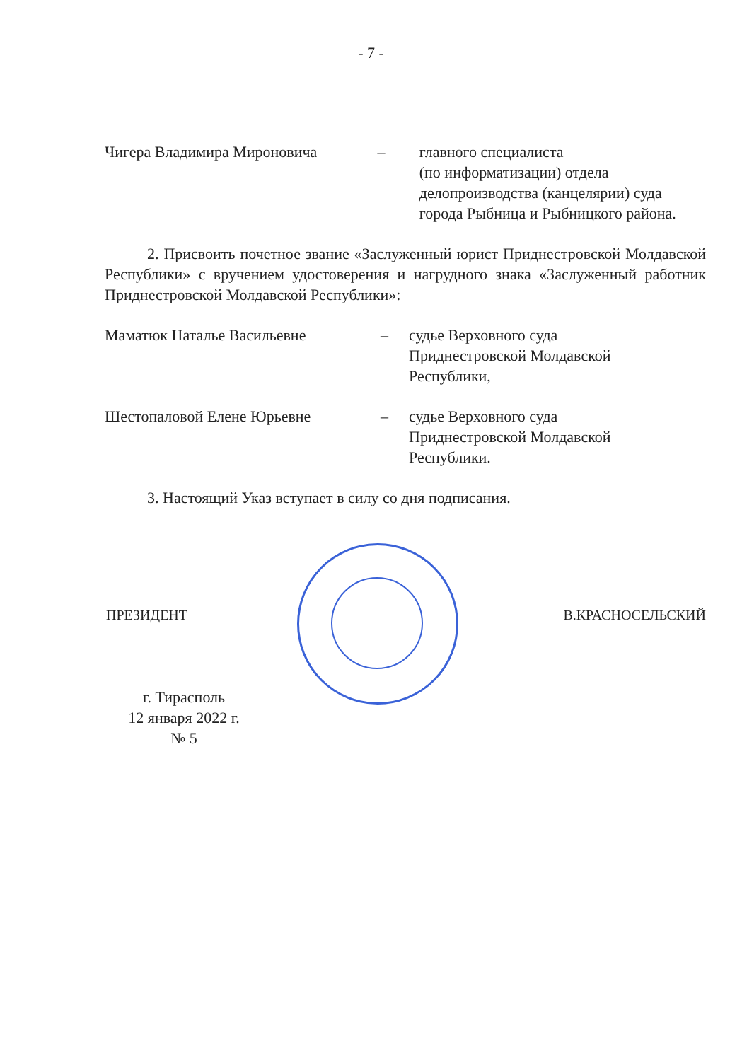- 7 -
Чигера Владимира Мироновича – главного специалиста
(по информатизации) отдела делопроизводства (канцелярии) суда города Рыбница и Рыбницкого района.
2. Присвоить почетное звание «Заслуженный юрист Приднестровской Молдавской Республики» с вручением удостоверения и нагрудного знака «Заслуженный работник Приднестровской Молдавской Республики»:
Маматюк Наталье Васильевне – судье Верховного суда
Приднестровской Молдавской
Республики,
Шестопаловой Елене Юрьевне – судье Верховного суда
Приднестровской Молдавской
Республики.
3. Настоящий Указ вступает в силу со дня подписания.
ПРЕЗИДЕНТ В.КРАСНОСЕЛЬСКИЙ
г. Тирасполь
12 января 2022 г.
№ 5